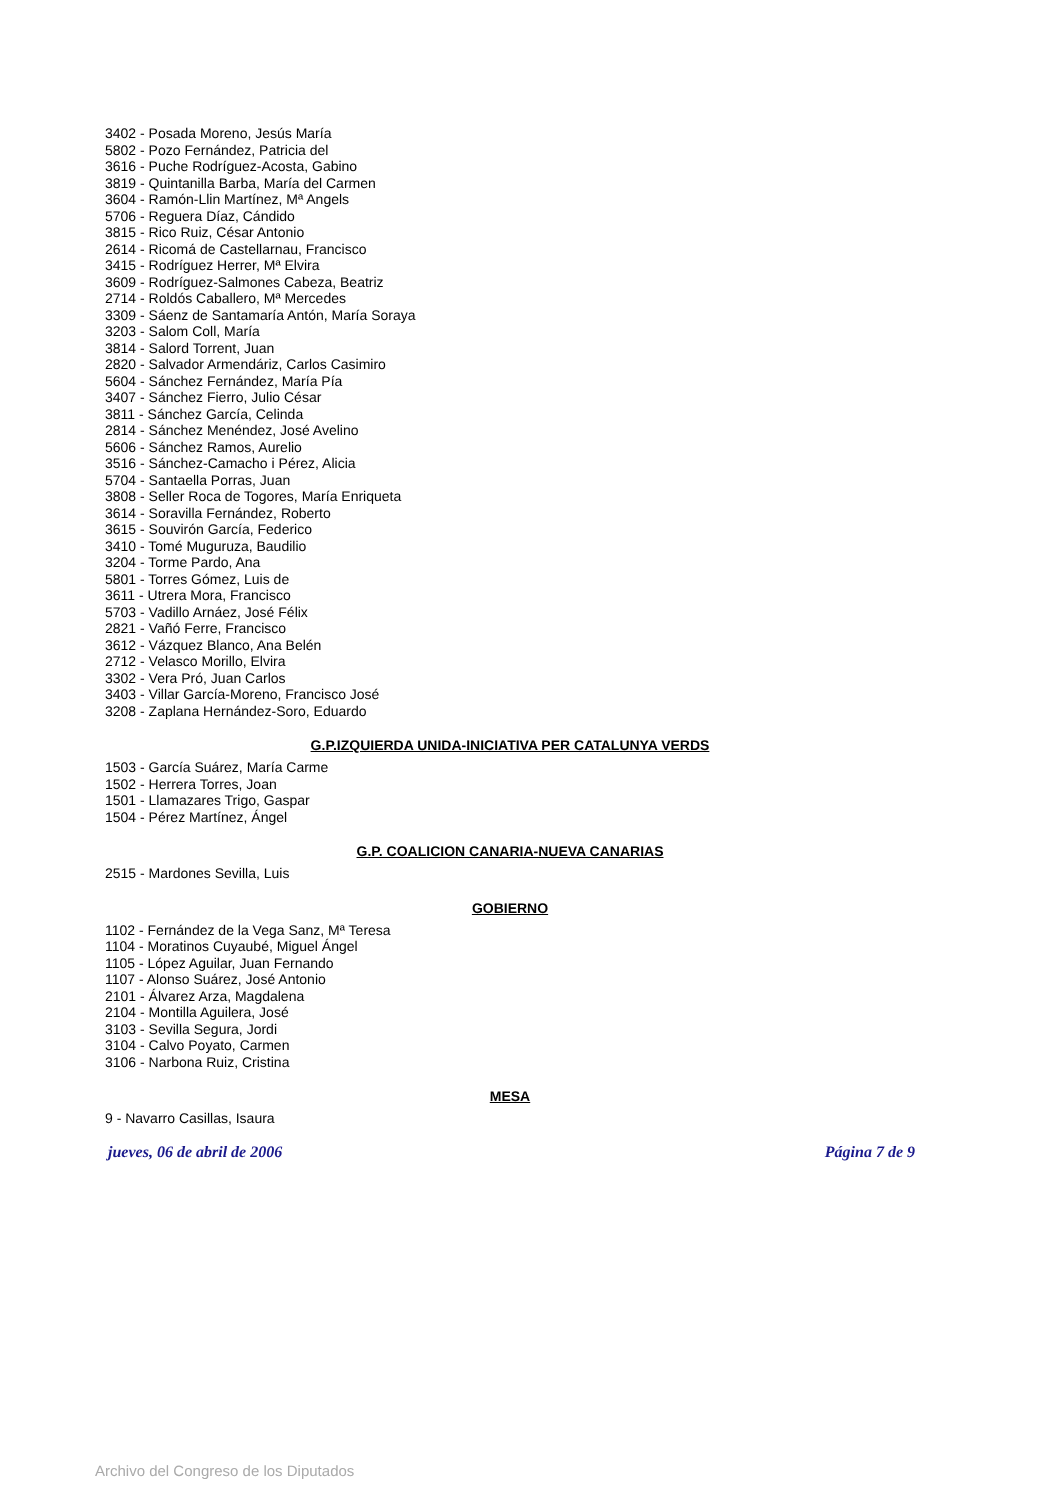3402 - Posada Moreno, Jesús María
5802 - Pozo Fernández, Patricia del
3616 - Puche Rodríguez-Acosta, Gabino
3819 - Quintanilla Barba, María del Carmen
3604 - Ramón-Llin Martínez, Mª Angels
5706 - Reguera Díaz, Cándido
3815 - Rico Ruiz, César Antonio
2614 - Ricomá de Castellarnau, Francisco
3415 - Rodríguez Herrer, Mª Elvira
3609 - Rodríguez-Salmones Cabeza, Beatriz
2714 - Roldós Caballero, Mª Mercedes
3309 - Sáenz de Santamaría Antón, María Soraya
3203 - Salom Coll, María
3814 - Salord Torrent, Juan
2820 - Salvador Armendáriz, Carlos Casimiro
5604 - Sánchez Fernández, María Pía
3407 - Sánchez Fierro, Julio César
3811 - Sánchez García, Celinda
2814 - Sánchez Menéndez, José Avelino
5606 - Sánchez Ramos, Aurelio
3516 - Sánchez-Camacho i Pérez, Alicia
5704 - Santaella Porras, Juan
3808 - Seller Roca de Togores, María Enriqueta
3614 - Soravilla Fernández, Roberto
3615 - Souvirón García, Federico
3410 - Tomé Muguruza, Baudilio
3204 - Torme Pardo, Ana
5801 - Torres Gómez, Luis de
3611 - Utrera Mora, Francisco
5703 - Vadillo Arnáez, José Félix
2821 - Vañó Ferre, Francisco
3612 - Vázquez Blanco, Ana Belén
2712 - Velasco Morillo, Elvira
3302 - Vera Pró, Juan Carlos
3403 - Villar García-Moreno, Francisco José
3208 - Zaplana Hernández-Soro, Eduardo
G.P.IZQUIERDA UNIDA-INICIATIVA PER CATALUNYA VERDS
1503 - García Suárez, María Carme
1502 - Herrera Torres, Joan
1501 - Llamazares Trigo, Gaspar
1504 - Pérez Martínez, Ángel
G.P. COALICION CANARIA-NUEVA CANARIAS
2515 - Mardones Sevilla, Luis
GOBIERNO
1102 - Fernández de la Vega Sanz, Mª Teresa
1104 - Moratinos Cuyaubé, Miguel Ángel
1105 - López Aguilar, Juan Fernando
1107 - Alonso Suárez, José Antonio
2101 - Álvarez Arza, Magdalena
2104 - Montilla Aguilera, José
3103 - Sevilla Segura, Jordi
3104 - Calvo Poyato, Carmen
3106 - Narbona Ruiz, Cristina
MESA
9 - Navarro Casillas, Isaura
jueves, 06 de abril de 2006 Página 7 de 9
Archivo del Congreso de los Diputados